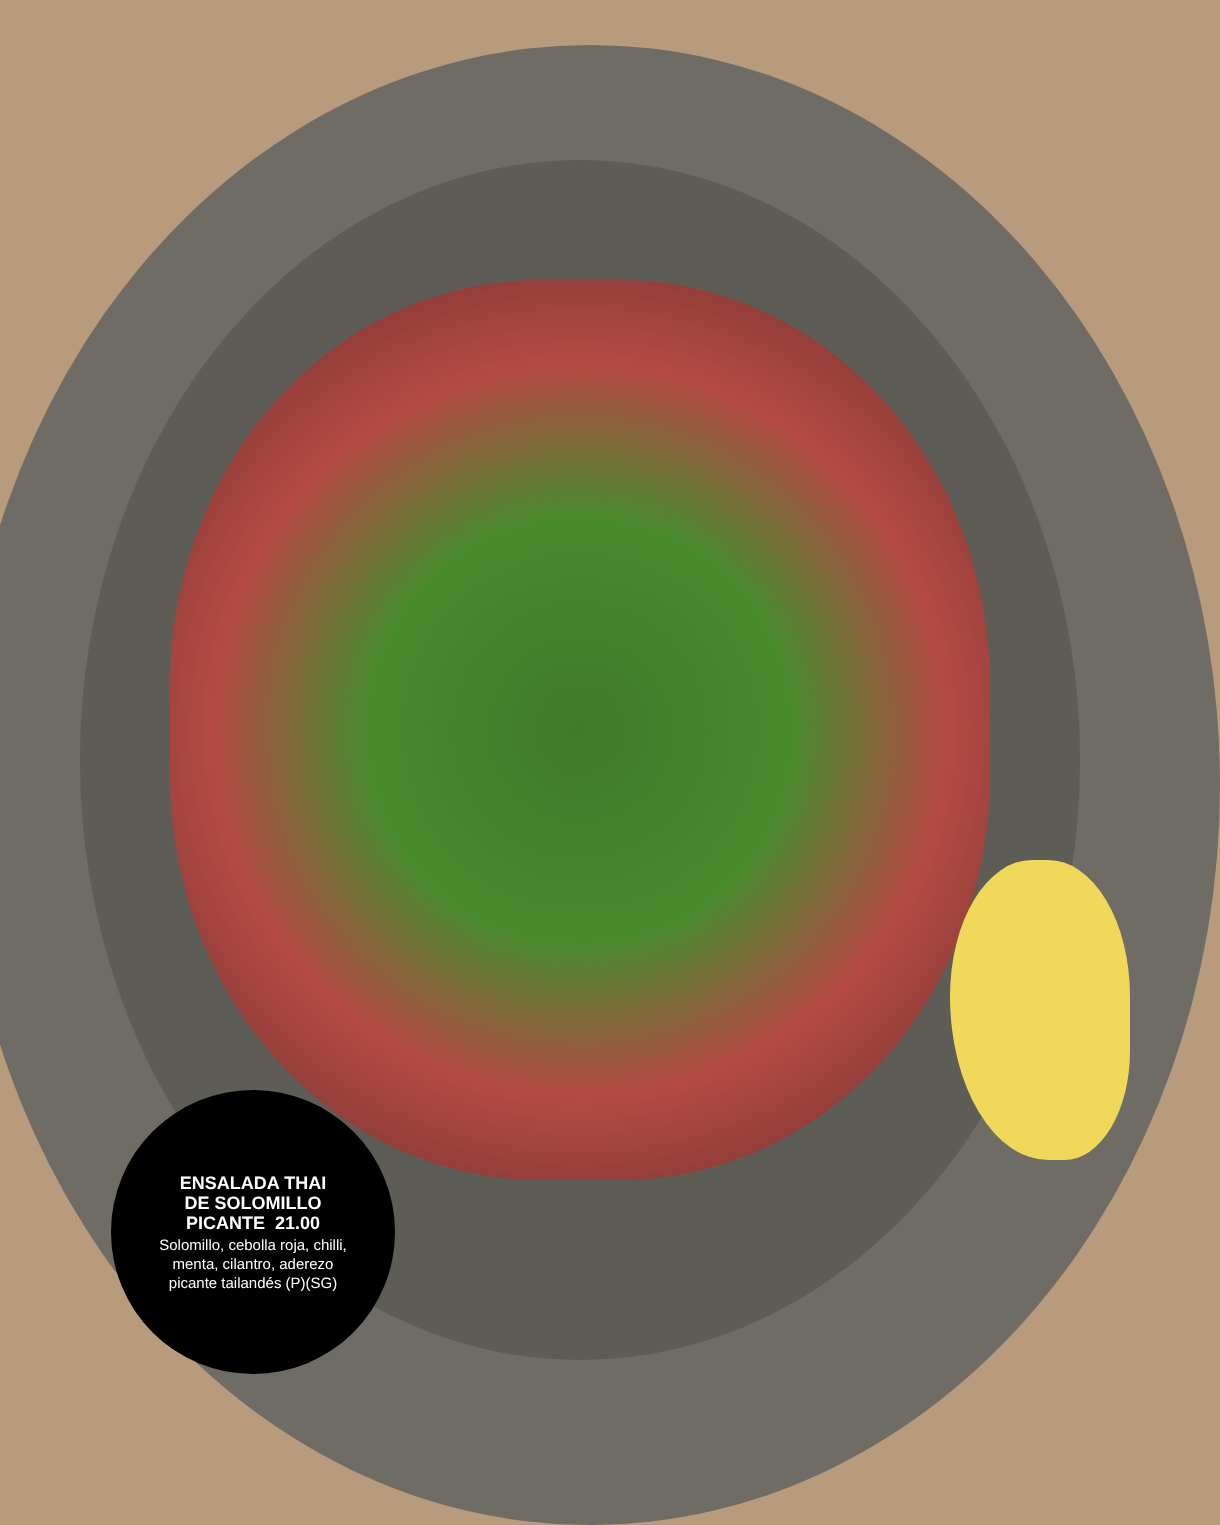ENSALADA THAI
DE SOLOMILLO
PICANTE 21.00
Solomillo, cebolla roja, chilli,
menta, cilantro, aderezo
picante tailandés (P)(SG)